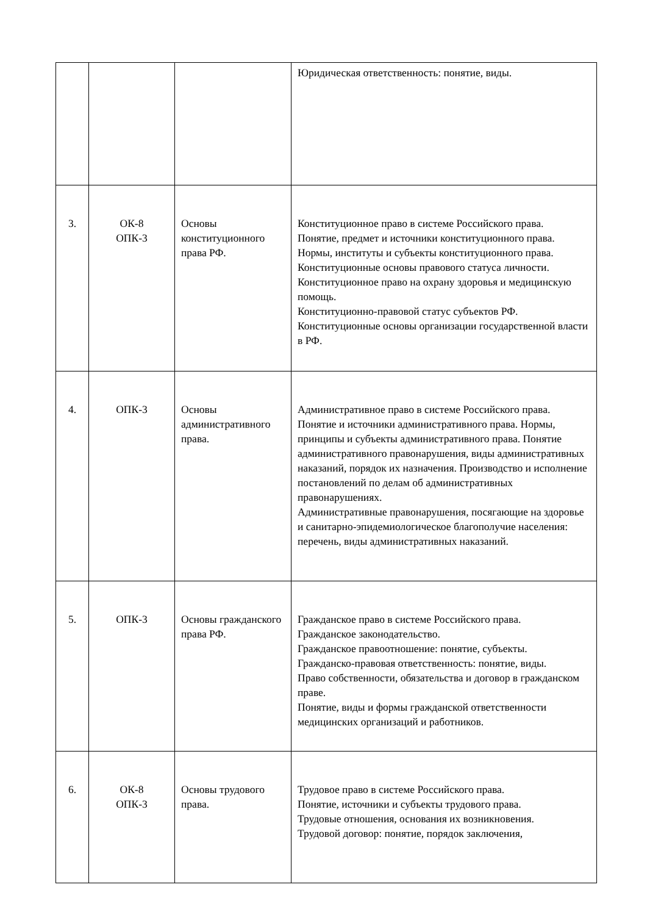| | | | Юридическая ответственность: понятие, виды. |
| 3. | ОК-8 ОПК-3 | Основы конституционного права РФ. | Конституционное право в системе Российского права. Понятие, предмет и источники конституционного права. Нормы, институты и субъекты конституционного права. Конституционные основы правового статуса личности. Конституционное право на охрану здоровья и медицинскую помощь. Конституционно-правовой статус субъектов РФ. Конституционные основы организации государственной власти в РФ. |
| 4. | ОПК-3 | Основы административного права. | Административное право в системе Российского права. Понятие и источники административного права. Нормы, принципы и субъекты административного права. Понятие административного правонарушения, виды административных наказаний, порядок их назначения. Производство и исполнение постановлений по делам об административных правонарушениях. Административные правонарушения, посягающие на здоровье и санитарно-эпидемиологическое благополучие населения: перечень, виды административных наказаний. |
| 5. | ОПК-3 | Основы гражданского права РФ. | Гражданское право в системе Российского права. Гражданское законодательство. Гражданское правоотношение: понятие, субъекты. Гражданско-правовая ответственность: понятие, виды. Право собственности, обязательства и договор в гражданском праве. Понятие, виды и формы гражданской ответственности медицинских организаций и работников. |
| 6. | ОК-8 ОПК-3 | Основы трудового права. | Трудовое право в системе Российского права. Понятие, источники и субъекты трудового права. Трудовые отношения, основания их возникновения. Трудовой договор: понятие, порядок заключения, |